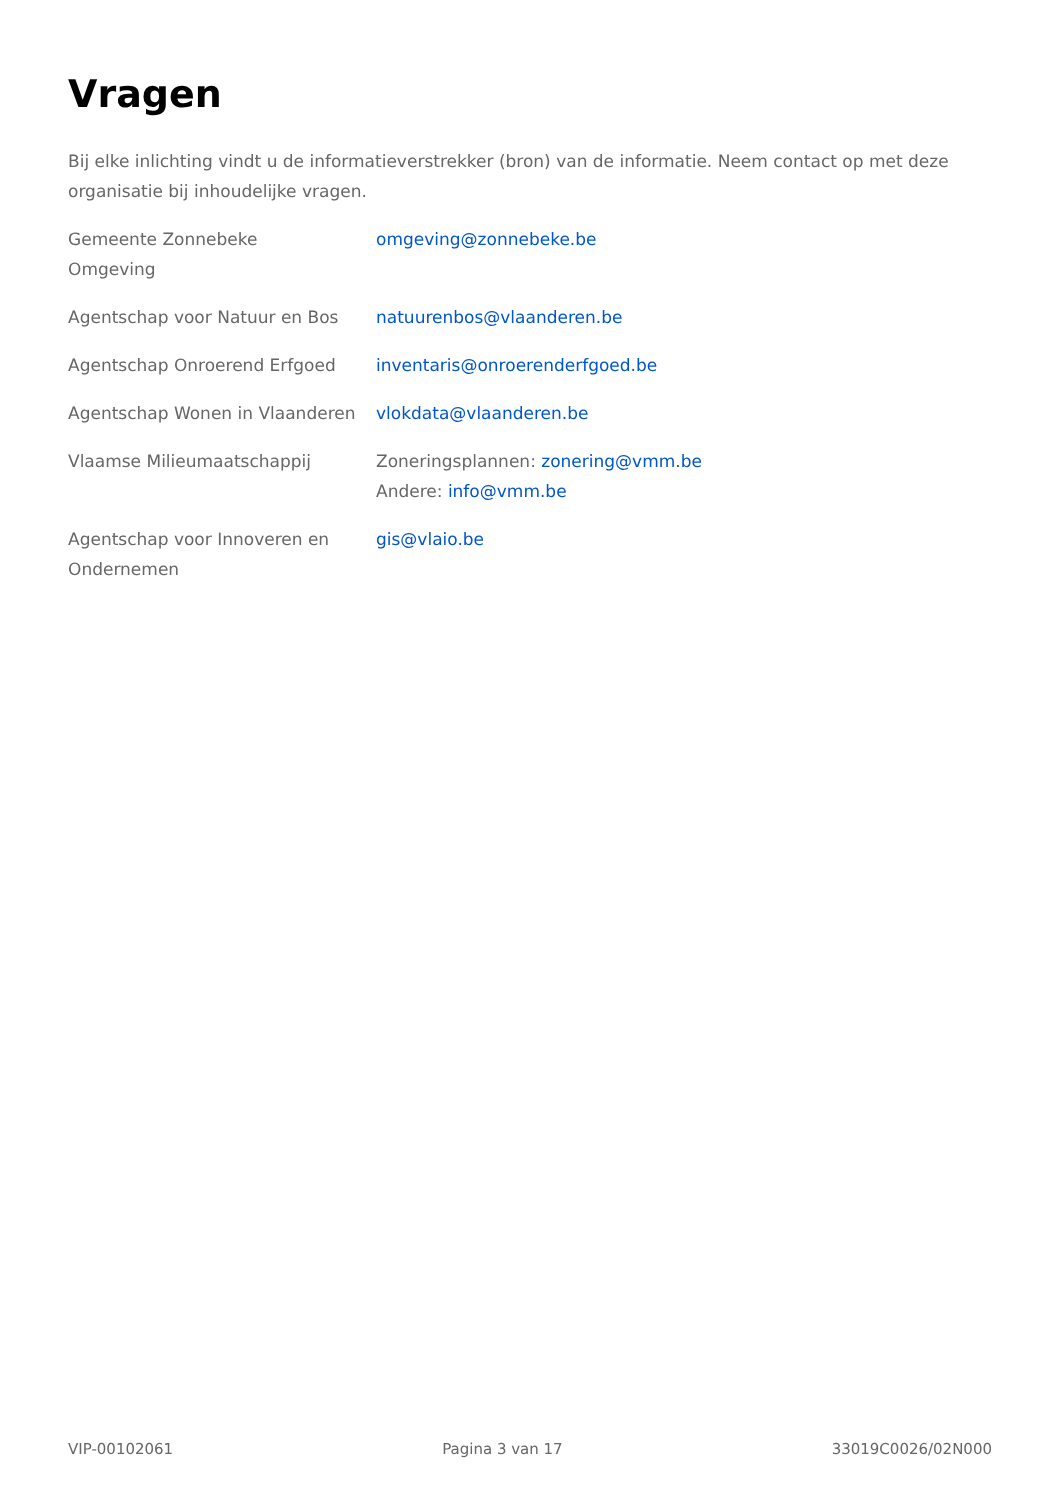Vragen
Bij elke inlichting vindt u de informatieverstrekker (bron) van de informatie. Neem contact op met deze organisatie bij inhoudelijke vragen.
| Gemeente Zonnebeke Omgeving | omgeving@zonnebeke.be |
| Agentschap voor Natuur en Bos | natuurenbos@vlaanderen.be |
| Agentschap Onroerend Erfgoed | inventaris@onroerenderfgoed.be |
| Agentschap Wonen in Vlaanderen | vlokdata@vlaanderen.be |
| Vlaamse Milieumaatschappij | Zoneringsplannen: zonering@vmm.be Andere: info@vmm.be |
| Agentschap voor Innoveren en Ondernemen | gis@vlaio.be |
VIP-00102061 Pagina 3 van 17 33019C0026/02N000